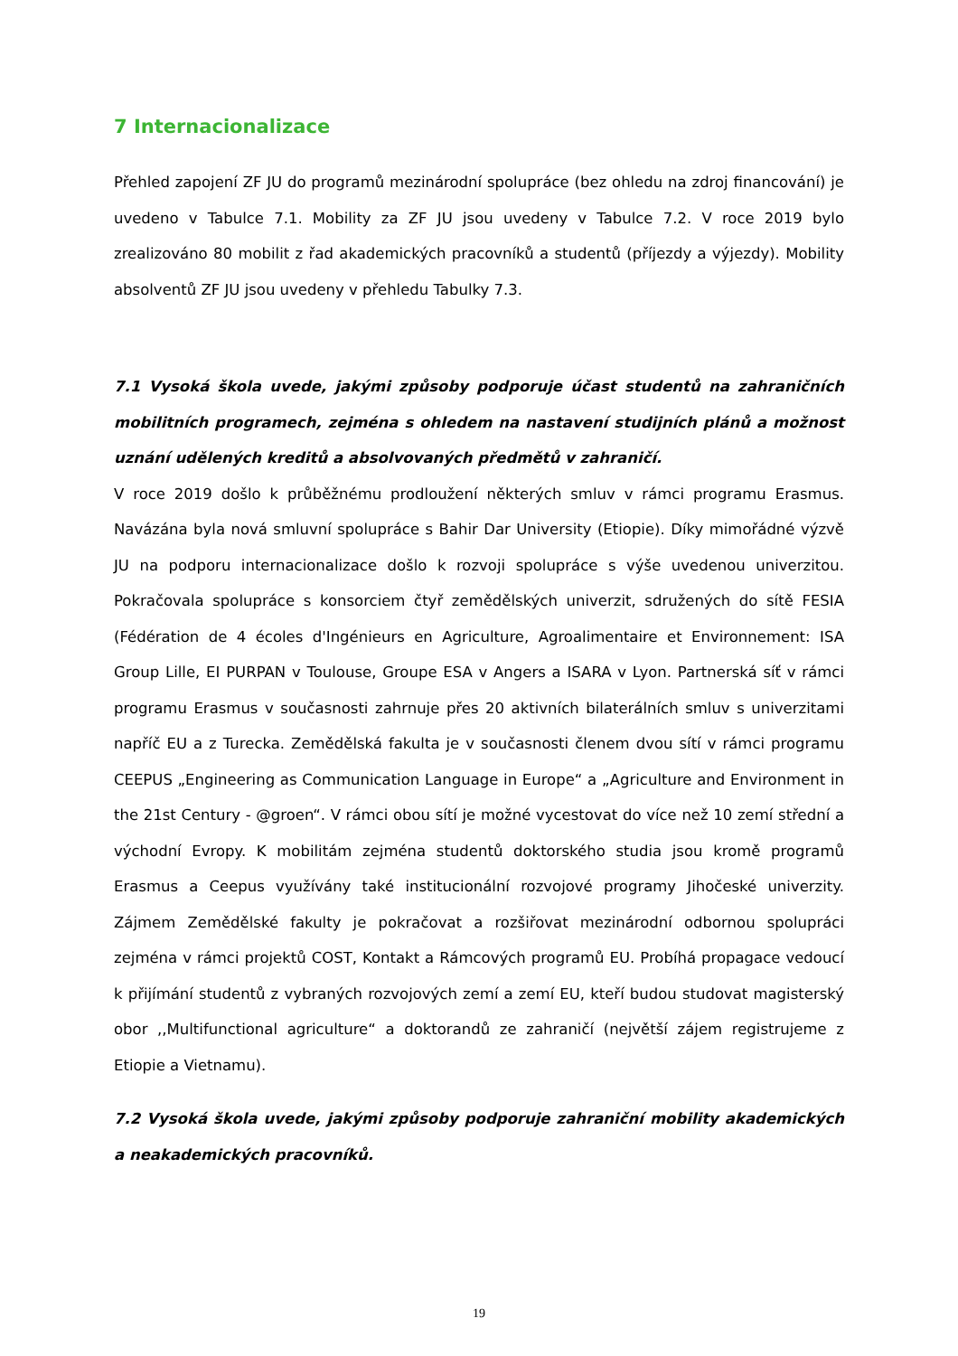7 Internacionalizace
Přehled zapojení ZF JU do programů mezinárodní spolupráce (bez ohledu na zdroj financování) je uvedeno v Tabulce 7.1. Mobility za ZF JU jsou uvedeny v Tabulce 7.2. V roce 2019 bylo zrealizováno 80 mobilit z řad akademických pracovníků a studentů (příjezdy a výjezdy). Mobility absolventů ZF JU jsou uvedeny v přehledu Tabulky 7.3.
7.1 Vysoká škola uvede, jakými způsoby podporuje účast studentů na zahraničních mobilitních programech, zejména s ohledem na nastavení studijních plánů a možnost uznání udělených kreditů a absolvovaných předmětů v zahraničí.
V roce 2019 došlo k průběžnému prodloužení některých smluv v rámci programu Erasmus. Navázána byla nová smluvní spolupráce s Bahir Dar University (Etiopie). Díky mimořádné výzvě JU na podporu internacionalizace došlo k rozvoji spolupráce s výše uvedenou univerzitou. Pokračovala spolupráce s konsorciem čtyř zemědělských univerzit, sdružených do sítě FESIA (Fédération de 4 écoles d'Ingénieurs en Agriculture, Agroalimentaire et Environnement: ISA Group Lille, EI PURPAN v Toulouse, Groupe ESA v Angers a ISARA v Lyon. Partnerská síť v rámci programu Erasmus v současnosti zahrnuje přes 20 aktivních bilaterálních smluv s univerzitami napříč EU a z Turecka. Zemědělská fakulta je v současnosti členem dvou sítí v rámci programu CEEPUS „Engineering as Communication Language in Europe“ a „Agriculture and Environment in the 21st Century - @groen“. V rámci obou sítí je možné vycestovat do více než 10 zemí střední a východní Evropy. K mobilitám zejména studentů doktorského studia jsou kromě programů Erasmus a Ceepus využívány také institucionální rozvojové programy Jihočeské univerzity. Zájmem Zemědělské fakulty je pokračovat a rozšiřovat mezinárodní odbornou spolupráci zejména v rámci projektů COST, Kontakt a Rámcových programů EU. Probíhá propagace vedoucí k přijímání studentů z vybraných rozvojových zemí a zemí EU, kteří budou studovat magisterský obor ,,Multifunctional agriculture“ a doktorandů ze zahraničí (největší zájem registrujeme z Etiopie a Vietnamu).
7.2 Vysoká škola uvede, jakými způsoby podporuje zahraniční mobility akademických a neakademických pracovníků.
19